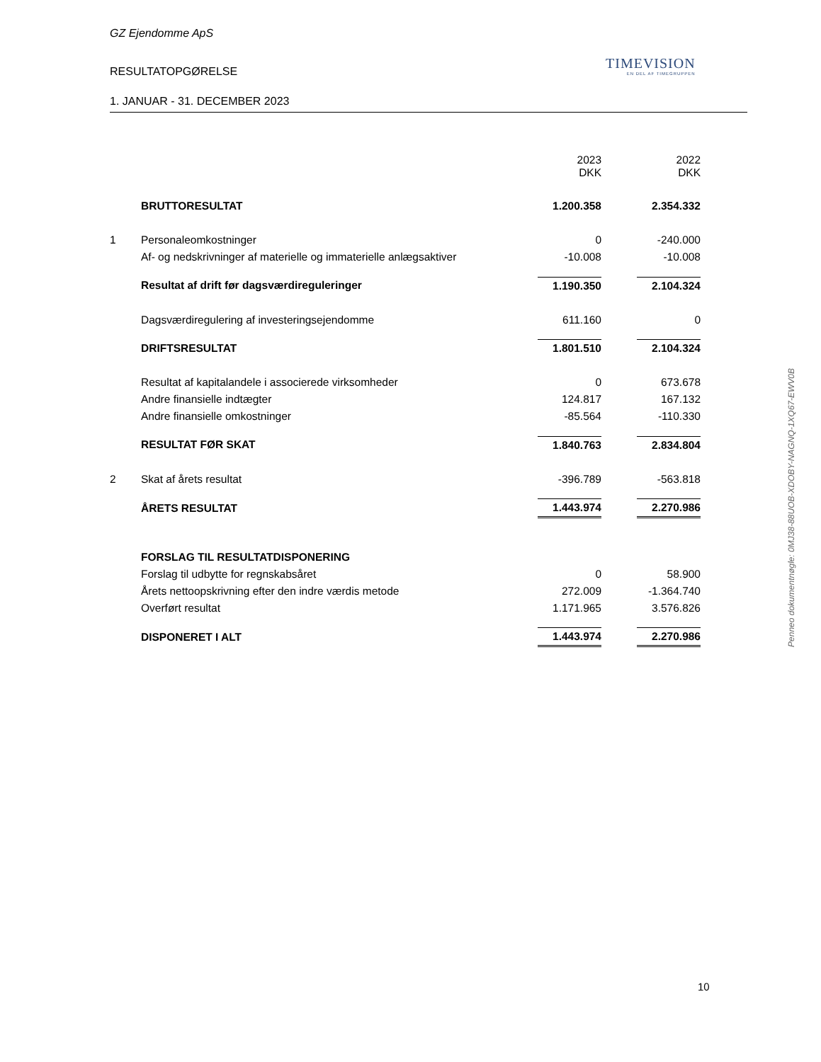GZ Ejendomme ApS
RESULTATOPGØRELSE
1. JANUAR - 31. DECEMBER 2023
TIMEVISION
EN DEL AF TIMEGRUPPEN
| | | 2023 DKK | | 2022 DKK |
| | BRUTTORESULTAT | 1.200.358 | | 2.354.332 |
| 1 | Personaleomkostninger | 0 | | -240.000 |
| | Af- og nedskrivninger af materielle og immaterielle anlægsaktiver | -10.008 | | -10.008 |
| | Resultat af drift før dagsværdireguleringer | 1.190.350 | | 2.104.324 |
| | Dagsværdiregulering af investeringsejendomme | 611.160 | | 0 |
| | DRIFTSRESULTAT | 1.801.510 | | 2.104.324 |
| | Resultat af kapitalandele i associerede virksomheder | 0 | | 673.678 |
| | Andre finansielle indtægter | 124.817 | | 167.132 |
| | Andre finansielle omkostninger | -85.564 | | -110.330 |
| | RESULTAT FØR SKAT | 1.840.763 | | 2.834.804 |
| 2 | Skat af årets resultat | -396.789 | | -563.818 |
| | ÅRETS RESULTAT | 1.443.974 | | 2.270.986 |
| | FORSLAG TIL RESULTATDISPONERING | | | |
| | Forslag til udbytte for regnskabsåret | 0 | | 58.900 |
| | Årets nettoopskrivning efter den indre værdis metode | 272.009 | | -1.364.740 |
| | Overført resultat | 1.171.965 | | 3.576.826 |
| | DISPONERET I ALT | 1.443.974 | | 2.270.986 |
Penneo dokumentnøgle: 0MJ38-88UOB-XDOBY-NAGNQ-1XQ67-EWV0B
10